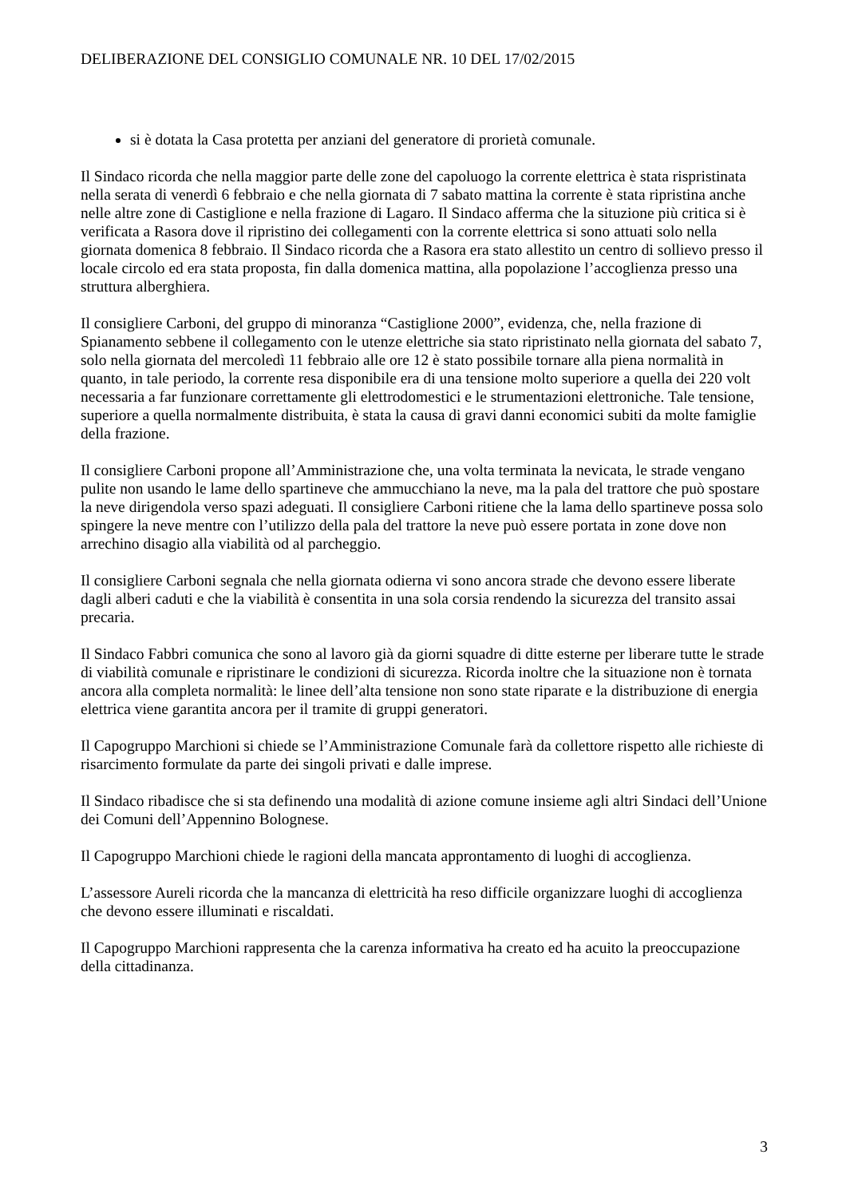DELIBERAZIONE DEL CONSIGLIO COMUNALE NR. 10 DEL 17/02/2015
si è dotata la Casa protetta per anziani del generatore di prorietà comunale.
Il Sindaco ricorda che nella maggior parte delle zone del capoluogo la corrente elettrica è stata rispristinata nella serata di venerdì 6 febbraio e che nella giornata di 7 sabato mattina la corrente è stata ripristina anche nelle altre zone di Castiglione e nella frazione di Lagaro. Il Sindaco afferma che la situzione più critica si è verificata a Rasora dove il ripristino dei collegamenti con la corrente elettrica si sono attuati solo nella giornata domenica 8 febbraio. Il Sindaco ricorda che a Rasora era stato allestito un centro di sollievo presso il locale circolo ed era stata proposta, fin dalla domenica mattina, alla popolazione l’accoglienza presso una struttura alberghiera.
Il consigliere Carboni, del gruppo di minoranza “Castiglione 2000”, evidenza, che, nella frazione di Spianamento sebbene il collegamento con le utenze elettriche sia stato ripristinato nella giornata del sabato 7, solo nella giornata del mercoledì 11 febbraio alle ore 12 è stato possibile tornare alla piena normalità in quanto, in tale periodo, la corrente resa disponibile era di una tensione molto superiore a quella dei 220 volt necessaria a far funzionare correttamente gli elettrodomestici e le strumentazioni elettroniche. Tale tensione, superiore a quella normalmente distribuita, è stata la causa di gravi danni economici subiti da molte famiglie della frazione.
Il consigliere Carboni propone all’Amministrazione che, una volta terminata la nevicata, le strade vengano pulite non usando le lame dello spartineve che ammucchiano la neve, ma la pala del trattore che può spostare la neve dirigendola verso spazi adeguati. Il consigliere Carboni ritiene che la lama dello spartineve possa solo spingere la neve mentre con l’utilizzo della pala del trattore la neve può essere portata in zone dove non arrechino disagio alla viabilità od al parcheggio.
Il consigliere Carboni segnala che nella giornata odierna vi sono ancora strade che devono essere liberate dagli alberi caduti e che la viabilità è consentita in una sola corsia rendendo la sicurezza del transito assai precaria.
Il Sindaco Fabbri comunica che sono al lavoro già da giorni squadre di ditte esterne per liberare tutte le strade di viabilità comunale e ripristinare le condizioni di sicurezza. Ricorda inoltre che la situazione non è tornata ancora alla completa normalità: le linee dell’alta tensione non sono state riparate e la distribuzione di energia elettrica viene garantita ancora per il tramite di gruppi generatori.
Il Capogruppo Marchioni si chiede se l’Amministrazione Comunale farà da collettore rispetto alle richieste di risarcimento formulate da parte dei singoli privati e dalle imprese.
Il Sindaco ribadisce che si sta definendo una modalità di azione comune insieme agli altri Sindaci dell’Unione dei Comuni dell’Appennino Bolognese.
Il Capogruppo Marchioni chiede le ragioni della mancata approntamento di luoghi di accoglienza.
L’assessore Aureli ricorda che la mancanza di elettricità ha reso difficile organizzare luoghi di accoglienza che devono essere illuminati e riscaldati.
Il Capogruppo Marchioni rappresenta che la carenza informativa ha creato ed ha acuito la preoccupazione della cittadinanza.
3